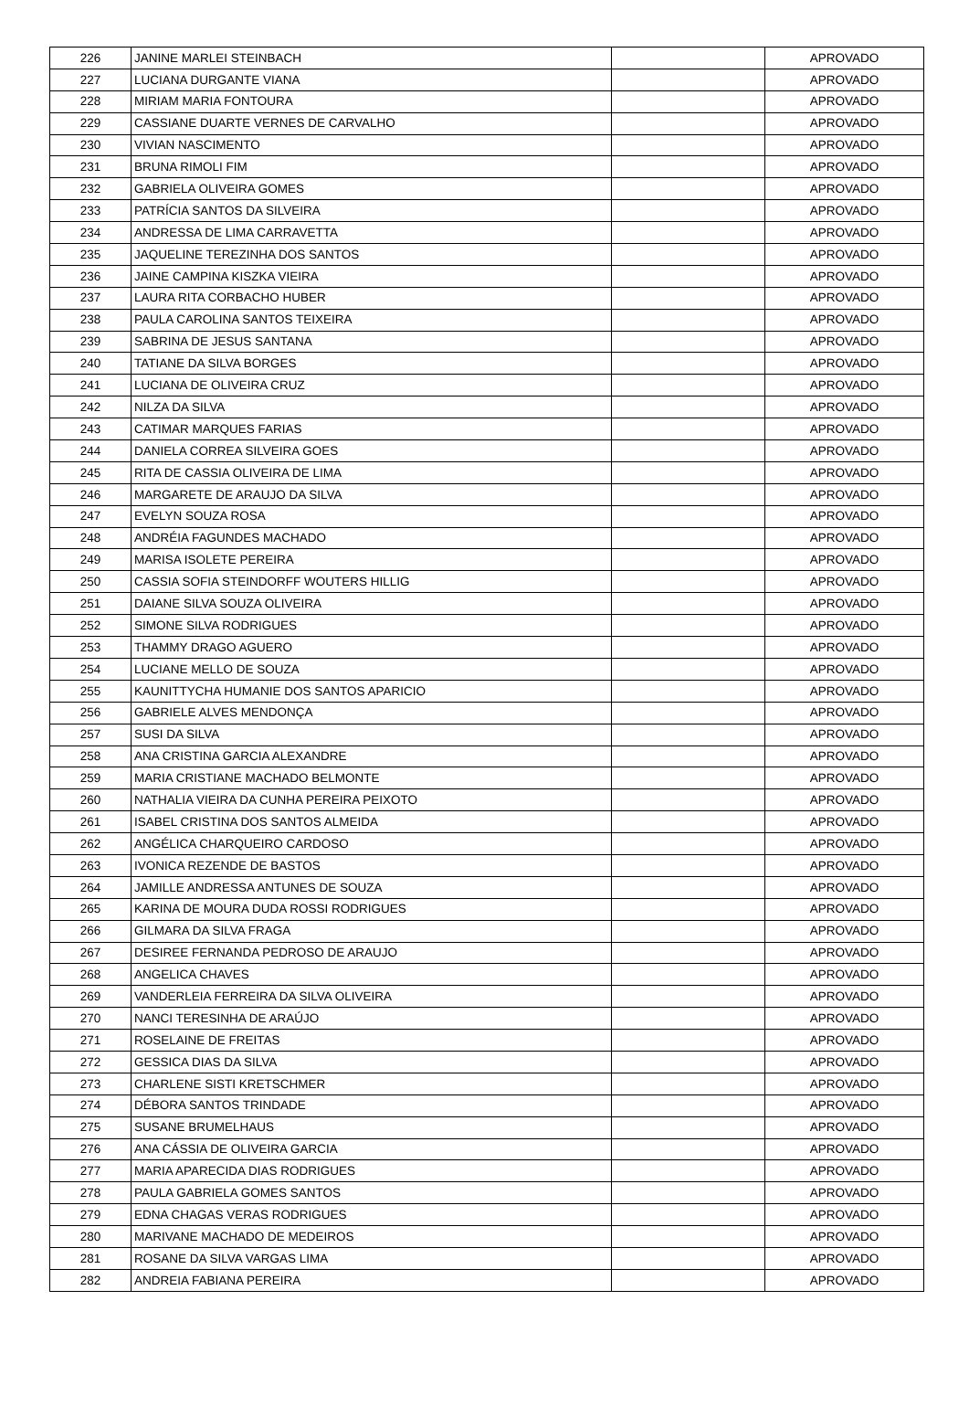| 226 | JANINE MARLEI STEINBACH | | APROVADO |
| 227 | LUCIANA DURGANTE VIANA | | APROVADO |
| 228 | MIRIAM MARIA FONTOURA | | APROVADO |
| 229 | CASSIANE DUARTE VERNES DE CARVALHO | | APROVADO |
| 230 | VIVIAN NASCIMENTO | | APROVADO |
| 231 | BRUNA RIMOLI FIM | | APROVADO |
| 232 | GABRIELA OLIVEIRA GOMES | | APROVADO |
| 233 | PATRÍCIA SANTOS DA SILVEIRA | | APROVADO |
| 234 | ANDRESSA DE LIMA CARRAVETTA | | APROVADO |
| 235 | JAQUELINE TEREZINHA DOS SANTOS | | APROVADO |
| 236 | JAINE CAMPINA KISZKA VIEIRA | | APROVADO |
| 237 | LAURA RITA CORBACHO HUBER | | APROVADO |
| 238 | PAULA CAROLINA SANTOS TEIXEIRA | | APROVADO |
| 239 | SABRINA DE JESUS SANTANA | | APROVADO |
| 240 | TATIANE DA SILVA BORGES | | APROVADO |
| 241 | LUCIANA DE OLIVEIRA CRUZ | | APROVADO |
| 242 | NILZA DA SILVA | | APROVADO |
| 243 | CATIMAR MARQUES FARIAS | | APROVADO |
| 244 | DANIELA CORREA SILVEIRA GOES | | APROVADO |
| 245 | RITA DE CASSIA OLIVEIRA DE LIMA | | APROVADO |
| 246 | MARGARETE DE ARAUJO DA SILVA | | APROVADO |
| 247 | EVELYN SOUZA ROSA | | APROVADO |
| 248 | ANDRÉIA FAGUNDES MACHADO | | APROVADO |
| 249 | MARISA ISOLETE PEREIRA | | APROVADO |
| 250 | CASSIA SOFIA STEINDORFF WOUTERS HILLIG | | APROVADO |
| 251 | DAIANE SILVA SOUZA OLIVEIRA | | APROVADO |
| 252 | SIMONE SILVA RODRIGUES | | APROVADO |
| 253 | THAMMY DRAGO AGUERO | | APROVADO |
| 254 | LUCIANE MELLO DE SOUZA | | APROVADO |
| 255 | KAUNITTYCHA HUMANIE DOS SANTOS APARICIO | | APROVADO |
| 256 | GABRIELE ALVES MENDONÇA | | APROVADO |
| 257 | SUSI DA SILVA | | APROVADO |
| 258 | ANA CRISTINA GARCIA ALEXANDRE | | APROVADO |
| 259 | MARIA CRISTIANE MACHADO BELMONTE | | APROVADO |
| 260 | NATHALIA VIEIRA DA CUNHA PEREIRA PEIXOTO | | APROVADO |
| 261 | ISABEL CRISTINA DOS SANTOS ALMEIDA | | APROVADO |
| 262 | ANGÉLICA CHARQUEIRO CARDOSO | | APROVADO |
| 263 | IVONICA REZENDE DE BASTOS | | APROVADO |
| 264 | JAMILLE ANDRESSA ANTUNES DE SOUZA | | APROVADO |
| 265 | KARINA DE MOURA DUDA ROSSI RODRIGUES | | APROVADO |
| 266 | GILMARA DA SILVA FRAGA | | APROVADO |
| 267 | DESIREE FERNANDA PEDROSO DE ARAUJO | | APROVADO |
| 268 | ANGELICA CHAVES | | APROVADO |
| 269 | VANDERLEIA FERREIRA DA SILVA OLIVEIRA | | APROVADO |
| 270 | NANCI TERESINHA DE ARAÚJO | | APROVADO |
| 271 | ROSELAINE DE FREITAS | | APROVADO |
| 272 | GESSICA DIAS DA SILVA | | APROVADO |
| 273 | CHARLENE SISTI KRETSCHMER | | APROVADO |
| 274 | DÉBORA SANTOS TRINDADE | | APROVADO |
| 275 | SUSANE BRUMELHAUS | | APROVADO |
| 276 | ANA CÁSSIA DE OLIVEIRA GARCIA | | APROVADO |
| 277 | MARIA APARECIDA DIAS RODRIGUES | | APROVADO |
| 278 | PAULA GABRIELA GOMES SANTOS | | APROVADO |
| 279 | EDNA CHAGAS VERAS RODRIGUES | | APROVADO |
| 280 | MARIVANE MACHADO DE MEDEIROS | | APROVADO |
| 281 | ROSANE DA SILVA VARGAS LIMA | | APROVADO |
| 282 | ANDREIA FABIANA PEREIRA | | APROVADO |